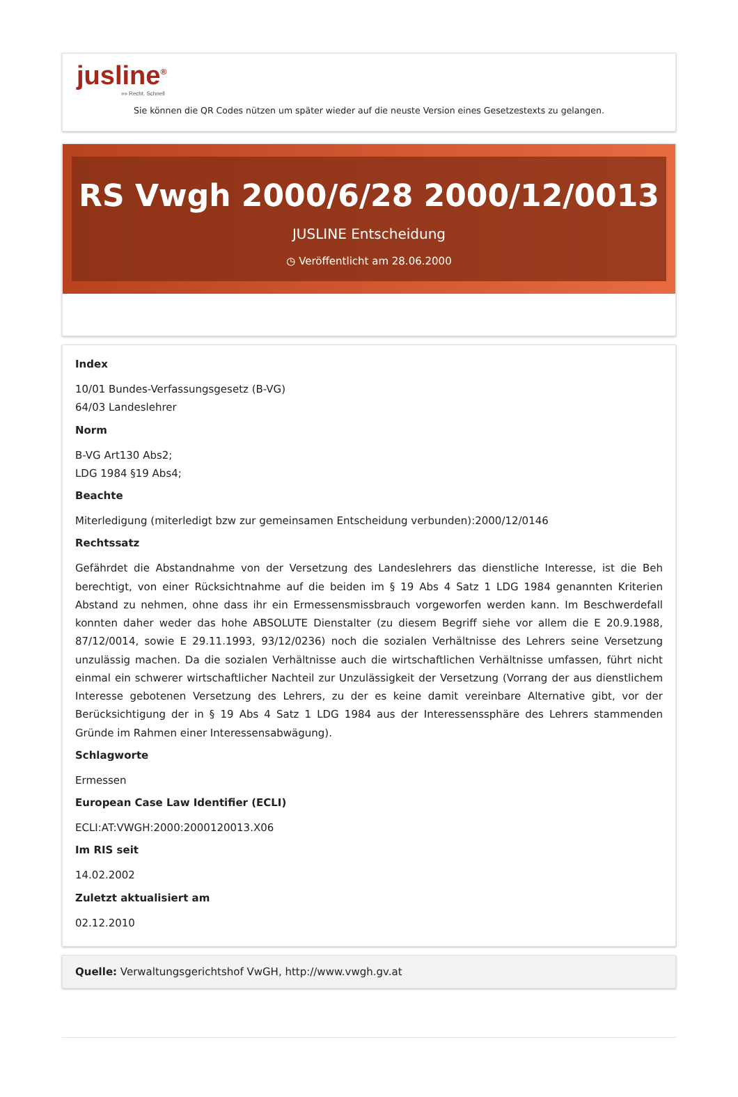jusline<sup>®</sup>
»» Recht. Schnell
Sie können die QR Codes nützen um später wieder auf die neuste Version eines Gesetzestexts zu gelangen.
RS Vwgh 2000/6/28 2000/12/0013
JUSLINE Entscheidung
◷ Veröffentlicht am 28.06.2000
Index
10/01 Bundes-Verfassungsgesetz (B-VG)
64/03 Landeslehrer
Norm
B-VG Art130 Abs2;
LDG 1984 §19 Abs4;
Beachte
Miterledigung (miterledigt bzw zur gemeinsamen Entscheidung verbunden):2000/12/0146
Rechtssatz
Gefährdet die Abstandnahme von der Versetzung des Landeslehrers das dienstliche Interesse, ist die Beh berechtigt, von einer Rücksichtnahme auf die beiden im § 19 Abs 4 Satz 1 LDG 1984 genannten Kriterien Abstand zu nehmen, ohne dass ihr ein Ermessensmissbrauch vorgeworfen werden kann. Im Beschwerdefall konnten daher weder das hohe ABSOLUTE Dienstalter (zu diesem Begriff siehe vor allem die E 20.9.1988, 87/12/0014, sowie E 29.11.1993, 93/12/0236) noch die sozialen Verhältnisse des Lehrers seine Versetzung unzulässig machen. Da die sozialen Verhältnisse auch die wirtschaftlichen Verhältnisse umfassen, führt nicht einmal ein schwerer wirtschaftlicher Nachteil zur Unzulässigkeit der Versetzung (Vorrang der aus dienstlichem Interesse gebotenen Versetzung des Lehrers, zu der es keine damit vereinbare Alternative gibt, vor der Berücksichtigung der in § 19 Abs 4 Satz 1 LDG 1984 aus der Interessenssphäre des Lehrers stammenden Gründe im Rahmen einer Interessensabwägung).
Schlagworte
Ermessen
European Case Law Identifier (ECLI)
ECLI:AT:VWGH:2000:2000120013.X06
Im RIS seit
14.02.2002
Zuletzt aktualisiert am
02.12.2010
Quelle: Verwaltungsgerichtshof VwGH, http://www.vwgh.gv.at